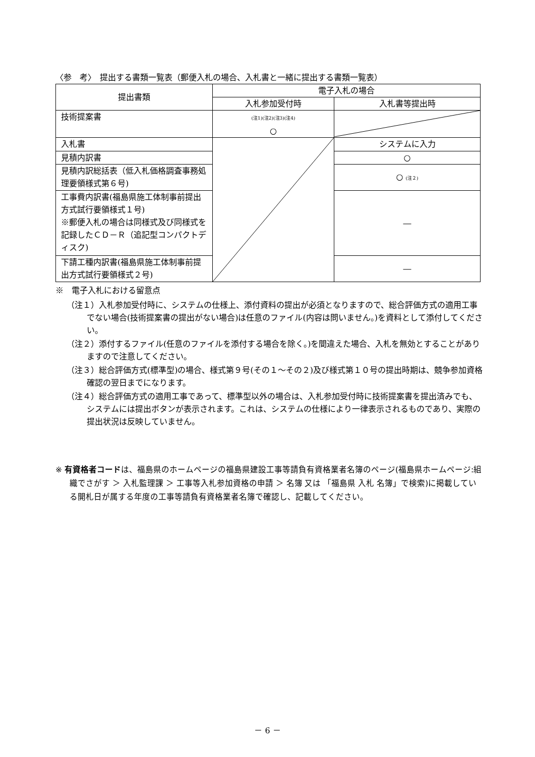〈参　考〉　提出する書類一覧表（郵便入札の場合、入札書と一緒に提出する書類一覧表）
| 提出書類 | 電子入札の場合 | |
| --- | --- | --- |
| | 入札参加受付時 | 入札書等提出時 |
| 技術提案書 | (注1)(注2)(注3)(注4) ○ | |
| 入札書 | | システムに入力 |
| 見積内訳書 | | ○ |
| 見積内訳総括表（低入札価格調査事務処理要領様式第６号) | | ○ (注２) |
| 工事費内訳書(福島県施工体制事前提出方式試行要領様式１号) ※郵便入札の場合は同様式及び同様式を記録したＣＤ－Ｒ（追記型コンパクトディスク) | | ― |
| 下請工種内訳書(福島県施工体制事前提出方式試行要領様式２号) | | ― |
※　電子入札における留意点
（注１）入札参加受付時に、システムの仕様上、添付資料の提出が必須となりますので、総合評価方式の適用工事でない場合(技術提案書の提出がない場合)は任意のファイル(内容は問いません。)を資料として添付してください。
（注２）添付するファイル(任意のファイルを添付する場合を除く。)を間違えた場合、入札を無効とすることがありますので注意してください。
（注３）総合評価方式(標準型)の場合、様式第９号(その１～その２)及び様式第１０号の提出時期は、競争参加資格確認の翌日までになります。
（注４）総合評価方式の適用工事であって、標準型以外の場合は、入札参加受付時に技術提案書を提出済みでも、システムには提出ボタンが表示されます。これは、システムの仕様により一律表示されるものであり、実際の提出状況は反映していません。
※ 有資格者コードは、福島県のホームページの福島県建設工事等請負有資格業者名簿のページ(福島県ホームページ:組織でさがす ＞ 入札監理課 ＞ 工事等入札参加資格の申請 ＞ 名簿 又は 「福島県 入札 名簿」で検索)に掲載している開札日が属する年度の工事等請負有資格業者名簿で確認し、記載してください。
－ 6 －